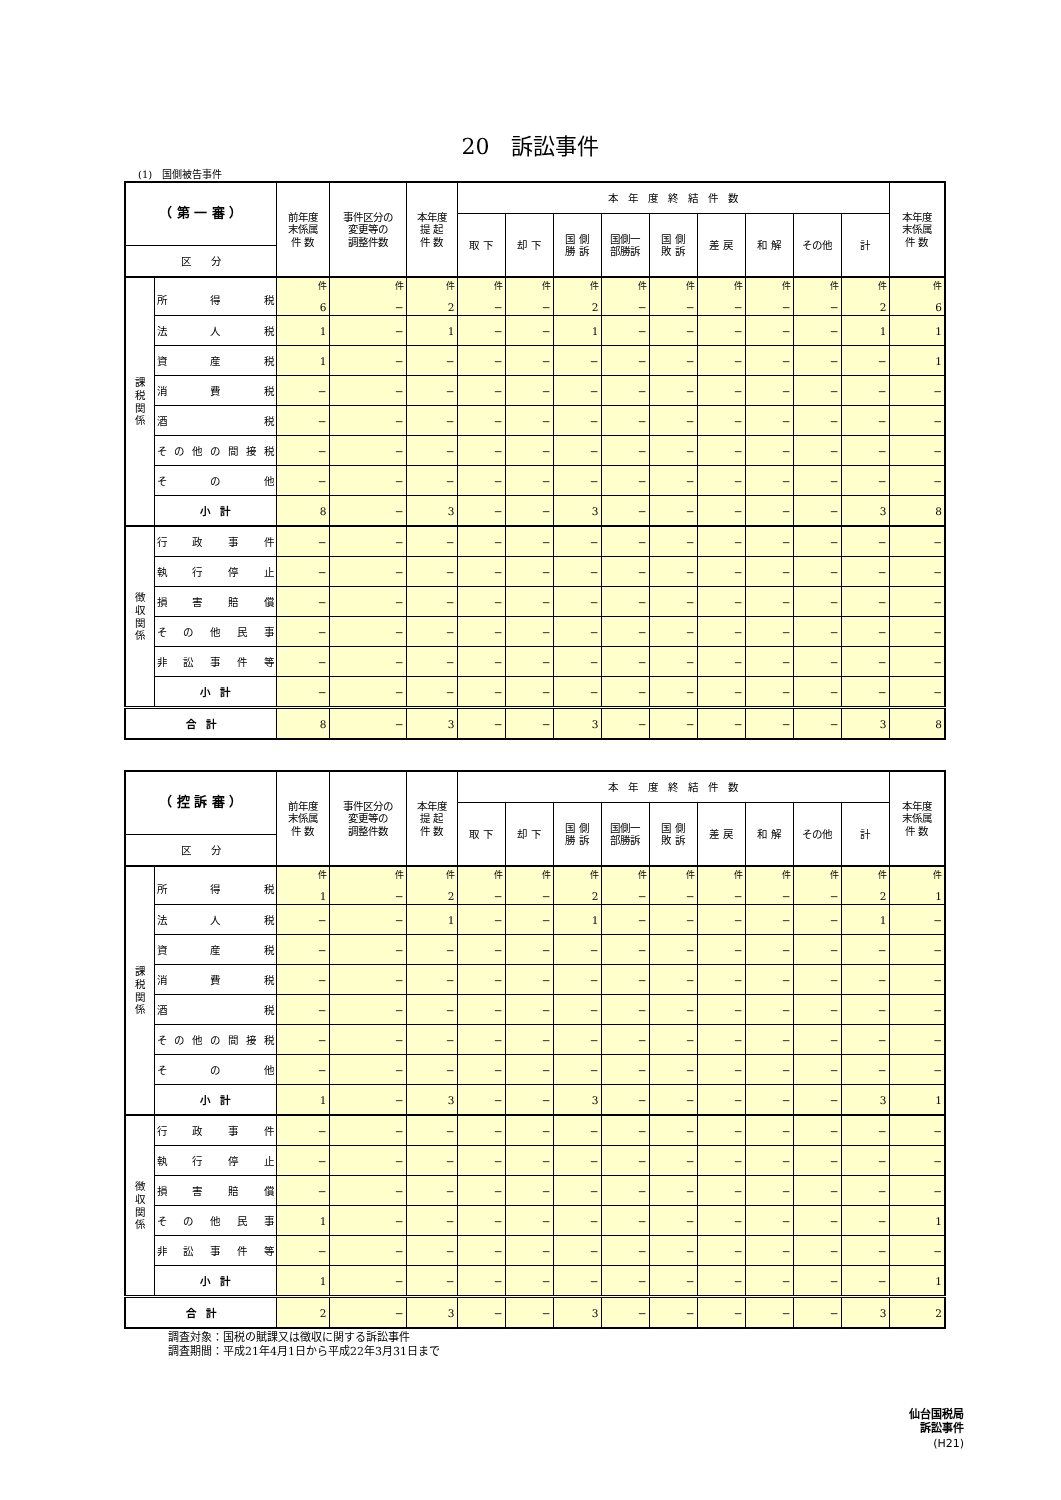20　訴訟事件
(1)　国側被告事件
| （ 第 一 審 ） | | 前年度 末係属 件 数 | 事件区分の 変更等の 調整件数 | 本年度 提 起 件 数 | 本 年 度 終 結 件 数 | | | | | | | | | 本年度 末係属 件 数 |
| --- | --- | --- | --- | --- | --- | --- | --- | --- | --- | --- | --- | --- | --- | --- |
| | | | | | 取 下 | 却 下 | 国 側 勝 訴 | 国側一 部勝訴 | 国 側 敗 訴 | 差 戻 | 和 解 | その他 | 計 | |
| 区 分 | | | | | | | | | | | | | | |
| 課 税 関 係 | 所得税 | 件 6 | 件 − | 件 2 | 件 − | 件 − | 件 2 | 件 − | 件 − | 件 − | 件 − | 件 − | 件 2 | 件 6 |
| | 法人税 | 1 | − | 1 | − | − | 1 | − | − | − | − | − | 1 | 1 |
| | 資産税 | 1 | − | − | − | − | − | − | − | − | − | − | − | 1 |
| | 消費税 | − | − | − | − | − | − | − | − | − | − | − | − | − |
| | 酒 税 | − | − | − | − | − | − | − | − | − | − | − | − | − |
| | その他の間接税 | − | − | − | − | − | − | − | − | − | − | − | − | − |
| | その他 | − | − | − | − | − | − | − | − | − | − | − | − | − |
| | 小 計 | 8 | − | 3 | − | − | 3 | − | − | − | − | − | 3 | 8 |
| 徴 収 関 係 | 行政事件 | − | − | − | − | − | − | − | − | − | − | − | − | − |
| | 執行停止 | − | − | − | − | − | − | − | − | − | − | − | − | − |
| | 損害賠償 | − | − | − | − | − | − | − | − | − | − | − | − | − |
| | その他民事 | − | − | − | − | − | − | − | − | − | − | − | − | − |
| | 非訟事件等 | − | − | − | − | − | − | − | − | − | − | − | − | − |
| | 小 計 | − | − | − | − | − | − | − | − | − | − | − | − | − |
| 合 計 | | 8 | − | 3 | − | − | 3 | − | − | − | − | − | 3 | 8 |
| （ 控 訴 審 ） | | 前年度 末係属 件 数 | 事件区分の 変更等の 調整件数 | 本年度 提 起 件 数 | 本 年 度 終 結 件 数 | | | | | | | | | 本年度 末係属 件 数 |
| --- | --- | --- | --- | --- | --- | --- | --- | --- | --- | --- | --- | --- | --- | --- |
| | | | | | 取 下 | 却 下 | 国 側 勝 訴 | 国側一 部勝訴 | 国 側 敗 訴 | 差 戻 | 和 解 | その他 | 計 | |
| 区 分 | | | | | | | | | | | | | | |
| 課 税 関 係 | 所得税 | 件 1 | 件 − | 件 2 | 件 − | 件 − | 件 2 | 件 − | 件 − | 件 − | 件 − | 件 − | 件 2 | 件 1 |
| | 法人税 | − | − | 1 | − | − | 1 | − | − | − | − | − | 1 | − |
| | 資産税 | − | − | − | − | − | − | − | − | − | − | − | − | − |
| | 消費税 | − | − | − | − | − | − | − | − | − | − | − | − | − |
| | 酒 税 | − | − | − | − | − | − | − | − | − | − | − | − | − |
| | その他の間接税 | − | − | − | − | − | − | − | − | − | − | − | − | − |
| | その他 | − | − | − | − | − | − | − | − | − | − | − | − | − |
| | 小 計 | 1 | − | 3 | − | − | 3 | − | − | − | − | − | 3 | 1 |
| 徴 収 関 係 | 行政事件 | − | − | − | − | − | − | − | − | − | − | − | − | − |
| | 執行停止 | − | − | − | − | − | − | − | − | − | − | − | − | − |
| | 損害賠償 | − | − | − | − | − | − | − | − | − | − | − | − | − |
| | その他民事 | 1 | − | − | − | − | − | − | − | − | − | − | − | 1 |
| | 非訟事件等 | − | − | − | − | − | − | − | − | − | − | − | − | − |
| | 小 計 | 1 | − | − | − | − | − | − | − | − | − | − | − | 1 |
| 合 計 | | 2 | − | 3 | − | − | 3 | − | − | − | − | − | 3 | 2 |
調査対象：国税の賦課又は徴収に関する訴訟事件
調査期間：平成21年4月1日から平成22年3月31日まで
仙台国税局
訴訟事件
(H21)